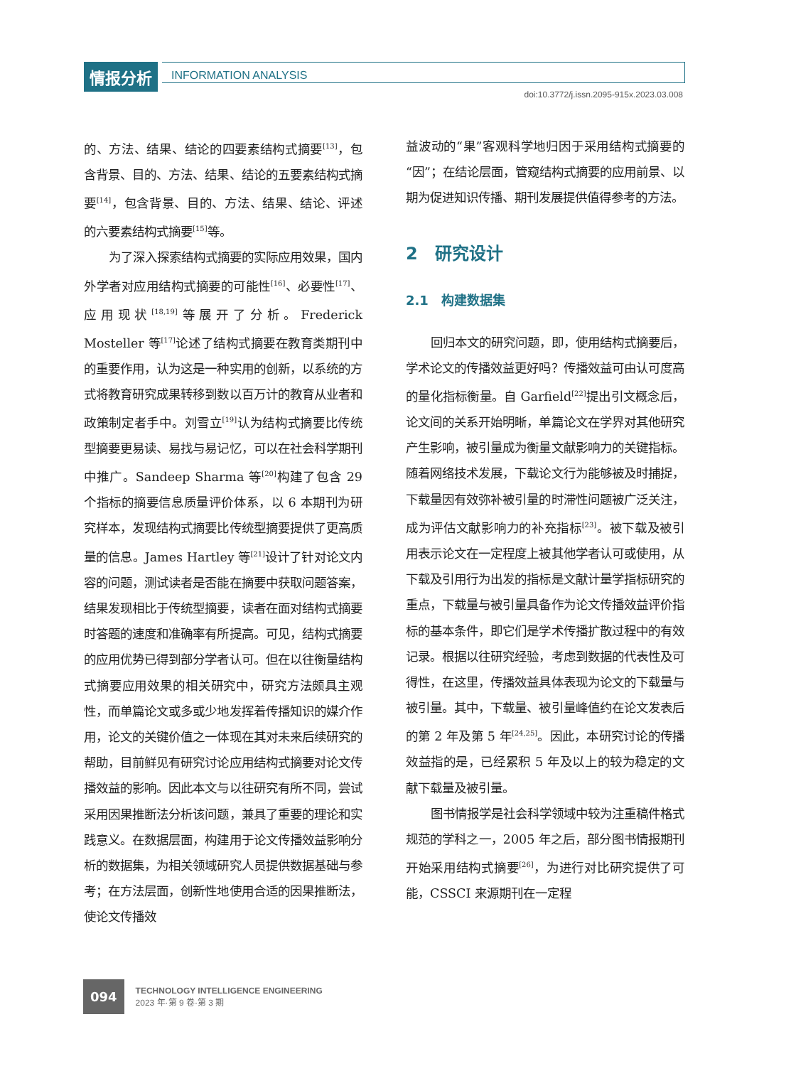情报分析 INFORMATION ANALYSIS
doi:10.3772/j.issn.2095-915x.2023.03.008
的、方法、结果、结论的四要素结构式摘要<sup>[13]</sup>，包含背景、目的、方法、结果、结论的五要素结构式摘要<sup>[14]</sup>，包含背景、目的、方法、结果、结论、评述的六要素结构式摘要<sup>[15]</sup>等。
为了深入探索结构式摘要的实际应用效果，国内外学者对应用结构式摘要的可能性<sup>[16]</sup>、必要性<sup>[17]</sup>、应用现状<sup>[18,19]</sup>等展开了分析。Frederick Mosteller 等<sup>[17]</sup>论述了结构式摘要在教育类期刊中的重要作用，认为这是一种实用的创新，以系统的方式将教育研究成果转移到数以百万计的教育从业者和政策制定者手中。刘雪立<sup>[19]</sup>认为结构式摘要比传统型摘要更易读、易找与易记忆，可以在社会科学期刊中推广。Sandeep Sharma 等<sup>[20]</sup>构建了包含 29 个指标的摘要信息质量评价体系，以 6 本期刊为研究样本，发现结构式摘要比传统型摘要提供了更高质量的信息。James Hartley 等<sup>[21]</sup>设计了针对论文内容的问题，测试读者是否能在摘要中获取问题答案，结果发现相比于传统型摘要，读者在面对结构式摘要时答题的速度和准确率有所提高。可见，结构式摘要的应用优势已得到部分学者认可。但在以往衡量结构式摘要应用效果的相关研究中，研究方法颇具主观性，而单篇论文或多或少地发挥着传播知识的媒介作用，论文的关键价值之一体现在其对未来后续研究的帮助，目前鲜见有研究讨论应用结构式摘要对论文传播效益的影响。因此本文与以往研究有所不同，尝试采用因果推断法分析该问题，兼具了重要的理论和实践意义。在数据层面，构建用于论文传播效益影响分析的数据集，为相关领域研究人员提供数据基础与参考；在方法层面，创新性地使用合适的因果推断法，使论文传播效
益波动的“果”客观科学地归因于采用结构式摘要的“因”；在结论层面，管窥结构式摘要的应用前景、以期为促进知识传播、期刊发展提供值得参考的方法。
2　研究设计
2.1　构建数据集
回归本文的研究问题，即，使用结构式摘要后，学术论文的传播效益更好吗？传播效益可由认可度高的量化指标衡量。自 Garfield<sup>[22]</sup>提出引文概念后，论文间的关系开始明晰，单篇论文在学界对其他研究产生影响，被引量成为衡量文献影响力的关键指标。随着网络技术发展，下载论文行为能够被及时捕捉，下载量因有效弥补被引量的时滞性问题被广泛关注，成为评估文献影响力的补充指标<sup>[23]</sup>。被下载及被引用表示论文在一定程度上被其他学者认可或使用，从下载及引用行为出发的指标是文献计量学指标研究的重点，下载量与被引量具备作为论文传播效益评价指标的基本条件，即它们是学术传播扩散过程中的有效记录。根据以往研究经验，考虑到数据的代表性及可得性，在这里，传播效益具体表现为论文的下载量与被引量。其中，下载量、被引量峰值约在论文发表后的第 2 年及第 5 年<sup>[24,25]</sup>。因此，本研究讨论的传播效益指的是，已经累积 5 年及以上的较为稳定的文献下载量及被引量。
图书情报学是社会科学领域中较为注重稿件格式规范的学科之一，2005 年之后，部分图书情报期刊开始采用结构式摘要<sup>[26]</sup>，为进行对比研究提供了可能，CSSCI 来源期刊在一定程
094
TECHNOLOGY INTELLIGENCE ENGINEERING
2023 年·第 9 卷·第 3 期